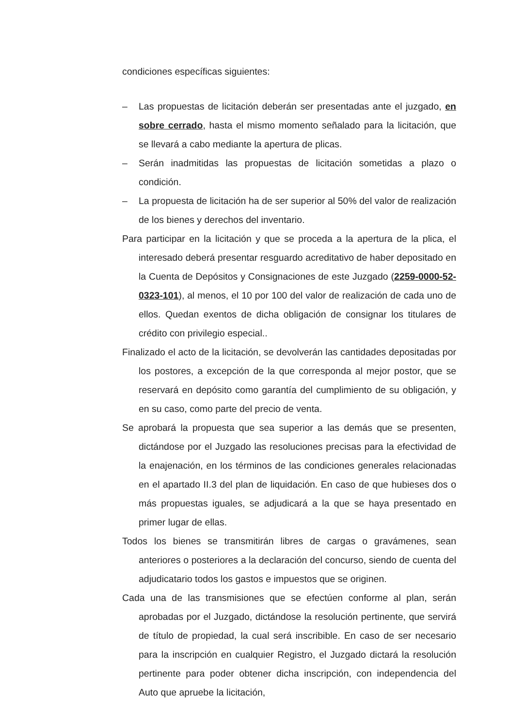condiciones específicas siguientes:
– Las propuestas de licitación deberán ser presentadas ante el juzgado, en sobre cerrado, hasta el mismo momento señalado para la licitación, que se llevará a cabo mediante la apertura de plicas.
– Serán inadmitidas las propuestas de licitación sometidas a plazo o condición.
– La propuesta de licitación ha de ser superior al 50% del valor de realización de los bienes y derechos del inventario.
Para participar en la licitación y que se proceda a la apertura de la plica, el interesado deberá presentar resguardo acreditativo de haber depositado en la Cuenta de Depósitos y Consignaciones de este Juzgado (2259-0000-52-0323-101), al menos, el 10 por 100 del valor de realización de cada uno de ellos. Quedan exentos de dicha obligación de consignar los titulares de crédito con privilegio especial..
Finalizado el acto de la licitación, se devolverán las cantidades depositadas por los postores, a excepción de la que corresponda al mejor postor, que se reservará en depósito como garantía del cumplimiento de su obligación, y en su caso, como parte del precio de venta.
Se aprobará la propuesta que sea superior a las demás que se presenten, dictándose por el Juzgado las resoluciones precisas para la efectividad de la enajenación, en los términos de las condiciones generales relacionadas en el apartado II.3 del plan de liquidación. En caso de que hubieses dos o más propuestas iguales, se adjudicará a la que se haya presentado en primer lugar de ellas.
Todos los bienes se transmitirán libres de cargas o gravámenes, sean anteriores o posteriores a la declaración del concurso, siendo de cuenta del adjudicatario todos los gastos e impuestos que se originen.
Cada una de las transmisiones que se efectúen conforme al plan, serán aprobadas por el Juzgado, dictándose la resolución pertinente, que servirá de título de propiedad, la cual será inscribible. En caso de ser necesario para la inscripción en cualquier Registro, el Juzgado dictará la resolución pertinente para poder obtener dicha inscripción, con independencia del Auto que apruebe la licitación,